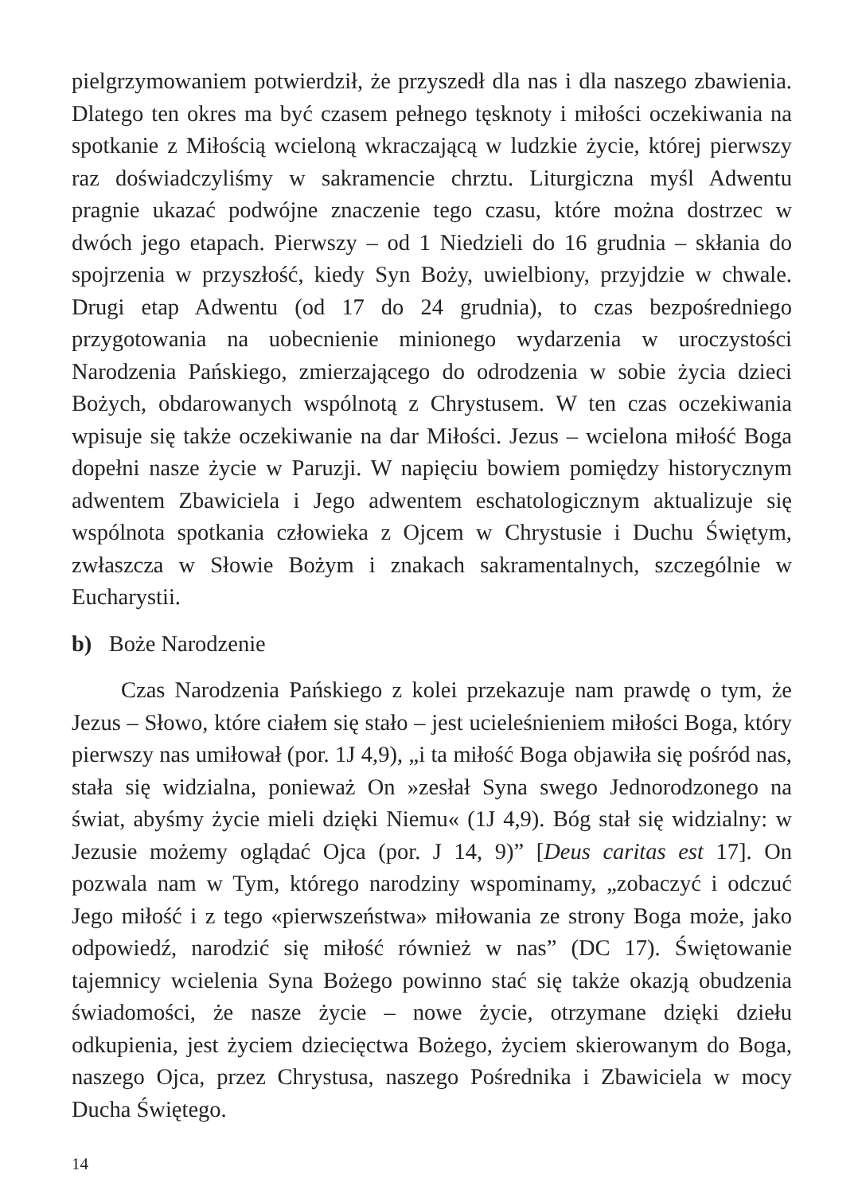pielgrzymowaniem potwierdził, że przyszedł dla nas i dla naszego zbawienia. Dlatego ten okres ma być czasem pełnego tęsknoty i miłości oczekiwania na spotkanie z Miłością wcieloną wkraczającą w ludzkie życie, której pierwszy raz doświadczyliśmy w sakramencie chrztu. Liturgiczna myśl Adwentu pragnie ukazać podwójne znaczenie tego czasu, które można dostrzec w dwóch jego etapach. Pierwszy – od 1 Niedzieli do 16 grudnia – skłania do spojrzenia w przyszłość, kiedy Syn Boży, uwielbiony, przyjdzie w chwale. Drugi etap Adwentu (od 17 do 24 grudnia), to czas bezpośredniego przygotowania na uobecnienie minionego wydarzenia w uroczystości Narodzenia Pańskiego, zmierzającego do odrodzenia w sobie życia dzieci Bożych, obdarowanych wspólnotą z Chrystusem. W ten czas oczekiwania wpisuje się także oczekiwanie na dar Miłości. Jezus – wcielona miłość Boga dopełni nasze życie w Paruzji. W napięciu bowiem pomiędzy historycznym adwentem Zbawiciela i Jego adwentem eschatologicznym aktualizuje się wspólnota spotkania człowieka z Ojcem w Chrystusie i Duchu Świętym, zwłaszcza w Słowie Bożym i znakach sakramentalnych, szczególnie w Eucharystii.
b) Boże Narodzenie
Czas Narodzenia Pańskiego z kolei przekazuje nam prawdę o tym, że Jezus – Słowo, które ciałem się stało – jest ucieleśnieniem miłości Boga, który pierwszy nas umiłował (por. 1J 4,9), „i ta miłość Boga objawiła się pośród nas, stała się widzialna, ponieważ On »zesłał Syna swego Jednorodzonego na świat, abyśmy życie mieli dzięki Niemu« (1J 4,9). Bóg stał się widzialny: w Jezusie możemy oglądać Ojca (por. J 14, 9)” [Deus caritas est 17]. On pozwala nam w Tym, którego narodziny wspominamy, „zobaczyć i odczuć Jego miłość i z tego «pierwszeństwa» miłowania ze strony Boga może, jako odpowiedź, narodzić się miłość również w nas” (DC 17). Świętowanie tajemnicy wcielenia Syna Bożego powinno stać się także okazją obudzenia świadomości, że nasze życie – nowe życie, otrzymane dzięki dziełu odkupienia, jest życiem dziecięctwa Bożego, życiem skierowanym do Boga, naszego Ojca, przez Chrystusa, naszego Pośrednika i Zbawiciela w mocy Ducha Świętego.
14